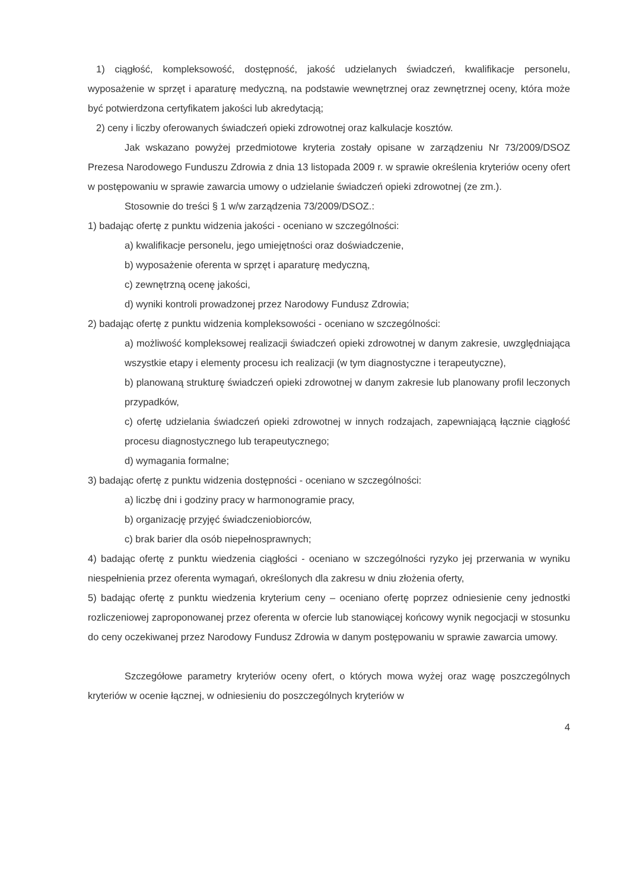1) ciągłość, kompleksowość, dostępność, jakość udzielanych świadczeń, kwalifikacje personelu, wyposażenie w sprzęt i aparaturę medyczną, na podstawie wewnętrznej oraz zewnętrznej oceny, która może być potwierdzona certyfikatem jakości lub akredytacją;
2) ceny i liczby oferowanych świadczeń opieki zdrowotnej oraz kalkulacje kosztów.
Jak wskazano powyżej przedmiotowe kryteria zostały opisane w zarządzeniu Nr 73/2009/DSOZ Prezesa Narodowego Funduszu Zdrowia z dnia 13 listopada 2009 r. w sprawie określenia kryteriów oceny ofert w postępowaniu w sprawie zawarcia umowy o udzielanie świadczeń opieki zdrowotnej (ze zm.).
Stosownie do treści § 1 w/w zarządzenia 73/2009/DSOZ.:
1) badając ofertę z punktu widzenia jakości - oceniano w szczególności:
a) kwalifikacje personelu, jego umiejętności oraz doświadczenie,
b) wyposażenie oferenta w sprzęt i aparaturę medyczną,
c) zewnętrzną ocenę jakości,
d) wyniki kontroli prowadzonej przez Narodowy Fundusz Zdrowia;
2) badając ofertę z punktu widzenia kompleksowości - oceniano w szczególności:
a) możliwość kompleksowej realizacji świadczeń opieki zdrowotnej w danym zakresie, uwzględniająca wszystkie etapy i elementy procesu ich realizacji (w tym diagnostyczne i terapeutyczne),
b) planowaną strukturę świadczeń opieki zdrowotnej w danym zakresie lub planowany profil leczonych przypadków,
c) ofertę udzielania świadczeń opieki zdrowotnej w innych rodzajach, zapewniającą łącznie ciągłość procesu diagnostycznego lub terapeutycznego;
d) wymagania formalne;
3) badając ofertę z punktu widzenia dostępności - oceniano w szczególności:
a) liczbę dni i godziny pracy w harmonogramie pracy,
b) organizację przyjęć świadczeniobiorców,
c) brak barier dla osób niepełnosprawnych;
4) badając ofertę z punktu wiedzenia ciągłości - oceniano w szczególności ryzyko jej przerwania w wyniku niespełnienia przez oferenta wymagań, określonych dla zakresu w dniu złożenia oferty,
5) badając ofertę z punktu wiedzenia kryterium ceny – oceniano ofertę poprzez odniesienie ceny jednostki rozliczeniowej zaproponowanej przez oferenta w ofercie lub stanowiącej końcowy wynik negocjacji w stosunku do ceny oczekiwanej przez Narodowy Fundusz Zdrowia w danym postępowaniu w sprawie zawarcia umowy.
Szczegółowe parametry kryteriów oceny ofert, o których mowa wyżej oraz wagę poszczególnych kryteriów w ocenie łącznej, w odniesieniu do poszczególnych kryteriów w
4